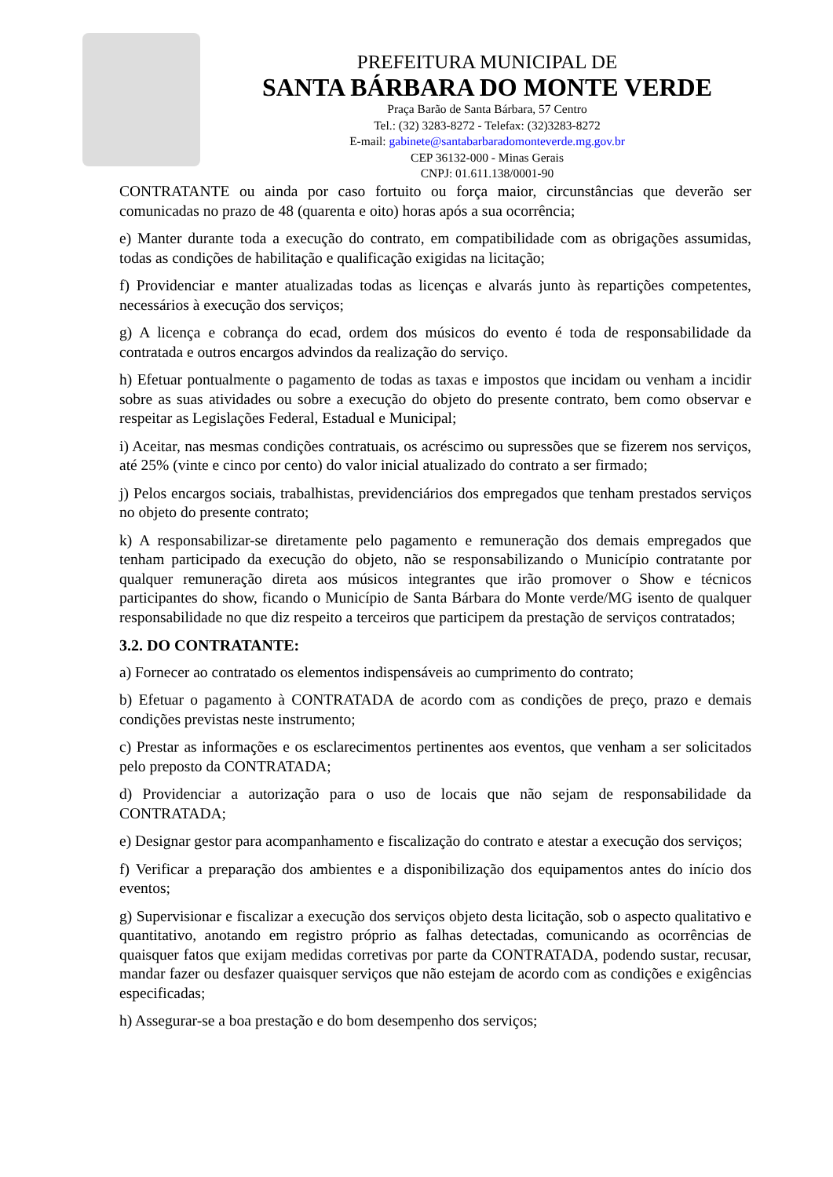PREFEITURA MUNICIPAL DE
SANTA BÁRBARA DO MONTE VERDE
Praça Barão de Santa Bárbara, 57 Centro
Tel.: (32) 3283-8272 - Telefax: (32)3283-8272
E-mail: gabinete@santabarbaradomonteverde.mg.gov.br
CEP 36132-000 - Minas Gerais
CNPJ: 01.611.138/0001-90
CONTRATANTE ou ainda por caso fortuito ou força maior, circunstâncias que deverão ser comunicadas no prazo de 48 (quarenta e oito) horas após a sua ocorrência;
e) Manter durante toda a execução do contrato, em compatibilidade com as obrigações assumidas, todas as condições de habilitação e qualificação exigidas na licitação;
f) Providenciar e manter atualizadas todas as licenças e alvarás junto às repartições competentes, necessários à execução dos serviços;
g) A licença e cobrança do ecad, ordem dos músicos do evento é toda de responsabilidade da contratada e outros encargos advindos da realização do serviço.
h) Efetuar pontualmente o pagamento de todas as taxas e impostos que incidam ou venham a incidir sobre as suas atividades ou sobre a execução do objeto do presente contrato, bem como observar e respeitar as Legislações Federal, Estadual e Municipal;
i) Aceitar, nas mesmas condições contratuais, os acréscimo ou supressões que se fizerem nos serviços, até 25% (vinte e cinco por cento) do valor inicial atualizado do contrato a ser firmado;
j) Pelos encargos sociais, trabalhistas, previdenciários dos empregados que tenham prestados serviços no objeto do presente contrato;
k) A responsabilizar-se diretamente pelo pagamento e remuneração dos demais empregados que tenham participado da execução do objeto, não se responsabilizando o Município contratante por qualquer remuneração direta aos músicos integrantes que irão promover o Show e técnicos participantes do show, ficando o Município de Santa Bárbara do Monte verde/MG isento de qualquer responsabilidade no que diz respeito a terceiros que participem da prestação de serviços contratados;
3.2. DO CONTRATANTE:
a) Fornecer ao contratado os elementos indispensáveis ao cumprimento do contrato;
b) Efetuar o pagamento à CONTRATADA de acordo com as condições de preço, prazo e demais condições previstas neste instrumento;
c) Prestar as informações e os esclarecimentos pertinentes aos eventos, que venham a ser solicitados pelo preposto da CONTRATADA;
d) Providenciar a autorização para o uso de locais que não sejam de responsabilidade da CONTRATADA;
e) Designar gestor para acompanhamento e fiscalização do contrato e atestar a execução dos serviços;
f) Verificar a preparação dos ambientes e a disponibilização dos equipamentos antes do início dos eventos;
g) Supervisionar e fiscalizar a execução dos serviços objeto desta licitação, sob o aspecto qualitativo e quantitativo, anotando em registro próprio as falhas detectadas, comunicando as ocorrências de quaisquer fatos que exijam medidas corretivas por parte da CONTRATADA, podendo sustar, recusar, mandar fazer ou desfazer quaisquer serviços que não estejam de acordo com as condições e exigências especificadas;
h) Assegurar-se a boa prestação e do bom desempenho dos serviços;